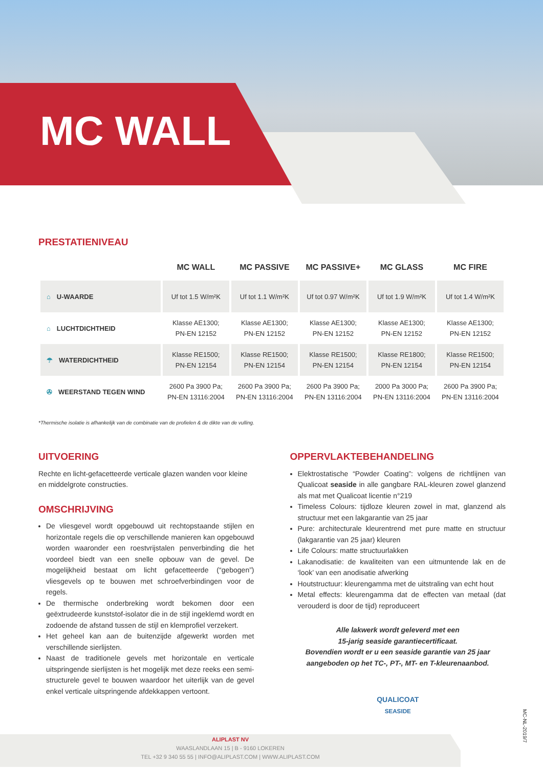MC WALL
PRESTATIENIVEAU
| | MC WALL | MC PASSIVE | MC PASSIVE+ | MC GLASS | MC FIRE |
| --- | --- | --- | --- | --- | --- |
| ⌂ U-WAARDE | Uf tot 1.5 W/m²K | Uf tot 1.1 W/m²K | Uf tot 0.97 W/m²K | Uf tot 1.9 W/m²K | Uf tot 1.4 W/m²K |
| ⌂ LUCHTDICHTHEID | Klasse AE1300; PN-EN 12152 | Klasse AE1300; PN-EN 12152 | Klasse AE1300; PN-EN 12152 | Klasse AE1300; PN-EN 12152 | Klasse AE1300; PN-EN 12152 |
| ☂ WATERDICHTHEID | Klasse RE1500; PN-EN 12154 | Klasse RE1500; PN-EN 12154 | Klasse RE1500; PN-EN 12154 | Klasse RE1800; PN-EN 12154 | Klasse RE1500; PN-EN 12154 |
| ✇ WEERSTAND TEGEN WIND | 2600 Pa 3900 Pa; PN-EN 13116:2004 | 2600 Pa 3900 Pa; PN-EN 13116:2004 | 2600 Pa 3900 Pa; PN-EN 13116:2004 | 2000 Pa 3000 Pa; PN-EN 13116:2004 | 2600 Pa 3900 Pa; PN-EN 13116:2004 |
*Thermische isolatie is afhankelijk van de combinatie van de profielen & de dikte van de vulling.
UITVOERING
Rechte en licht-gefacetteerde verticale glazen wanden voor kleine en middelgrote constructies.
OMSCHRIJVING
De vliesgevel wordt opgebouwd uit rechtopstaande stijlen en horizontale regels die op verschillende manieren kan opgebouwd worden waaronder een roestvrijstalen penverbinding die het voordeel biedt van een snelle opbouw van de gevel. De mogelijkheid bestaat om licht gefacetteerde (“gebogen”) vliesgevels op te bouwen met schroefverbindingen voor de regels.
De thermische onderbreking wordt bekomen door een geëxtrudeerde kunststof-isolator die in de stijl ingeklemd wordt en zodoende de afstand tussen de stijl en klemprofiel verzekert.
Het geheel kan aan de buitenzijde afgewerkt worden met verschillende sierlijsten.
Naast de traditionele gevels met horizontale en verticale uitspringende sierlijsten is het mogelijk met deze reeks een semi-structurele gevel te bouwen waardoor het uiterlijk van de gevel enkel verticale uitspringende afdekkappen vertoont.
OPPERVLAKTEBEHANDELING
Elektrostatische “Powder Coating”: volgens de richtlijnen van Qualicoat seaside in alle gangbare RAL-kleuren zowel glanzend als mat met Qualicoat licentie n°219
Timeless Colours: tijdloze kleuren zowel in mat, glanzend als structuur met een lakgarantie van 25 jaar
Pure: architecturale kleurentrend met pure matte en structuur (lakgarantie van 25 jaar) kleuren
Life Colours: matte structuurlakken
Lakanodisatie: de kwaliteiten van een uitmuntende lak en de ‘look’ van een anodisatie afwerking
Houtstructuur: kleurengamma met de uitstraling van echt hout
Metal effects: kleurengamma dat de effecten van metaal (dat verouderd is door de tijd) reproduceert
Alle lakwerk wordt geleverd met een
15-jarig seaside garantiecertificaat.
Bovendien wordt er u een seaside garantie van 25 jaar aangeboden op het TC-, PT-, MT- en T-kleurenaanbod.
QUALICOAT
SEASIDE
MC-NL-2019/7
ALIPLAST NV
WAASLANDLAAN 15 | B - 9160 LOKEREN
TEL +32 9 340 55 55 | INFO@ALIPLAST.COM | WWW.ALIPLAST.COM